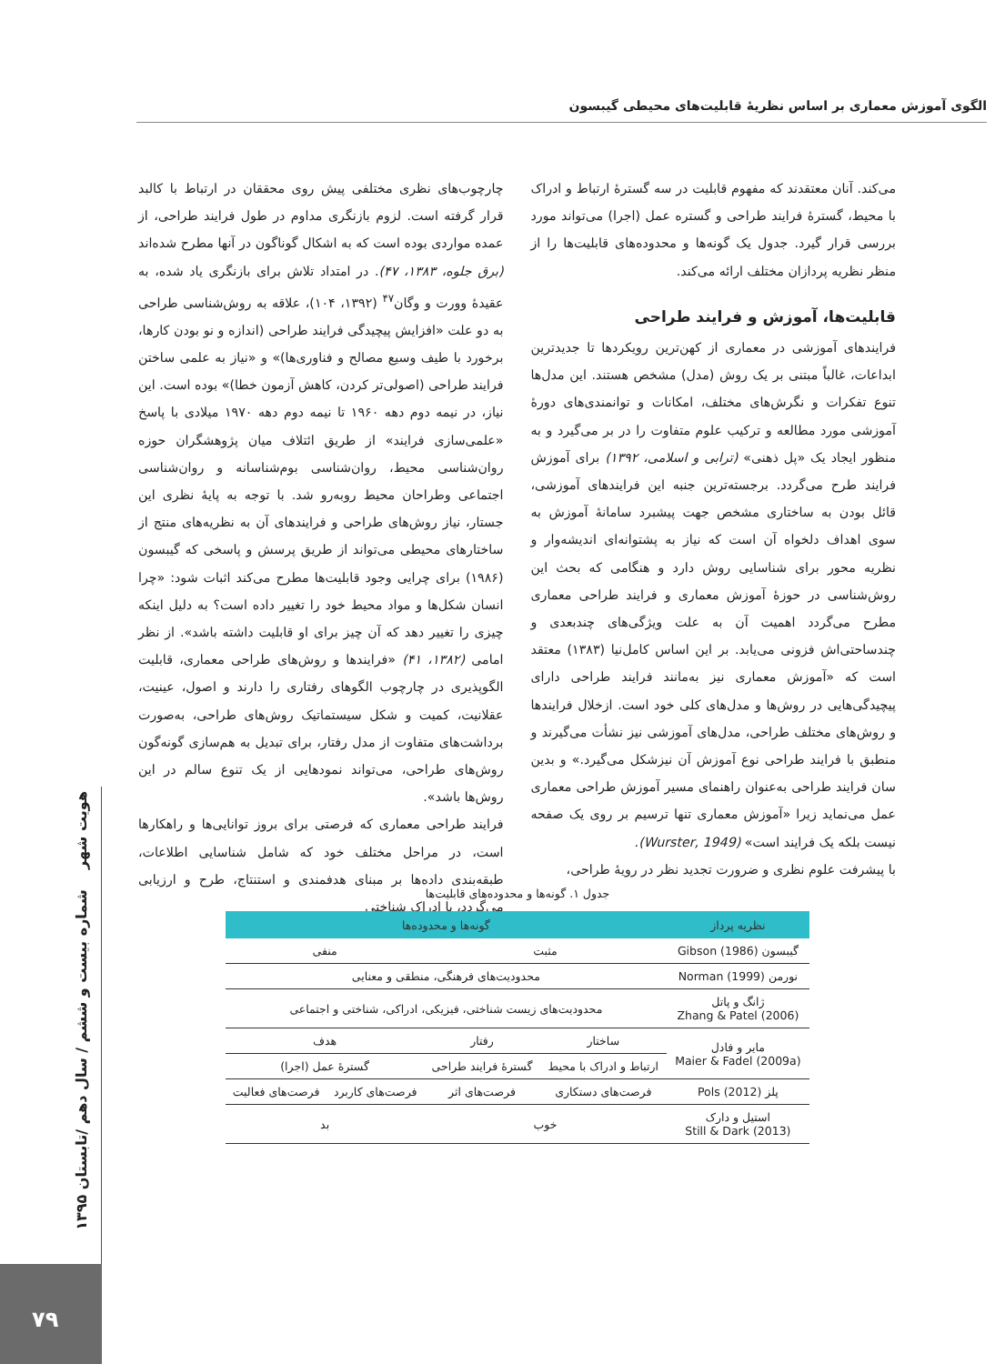الگوی آموزش معماری بر اساس نظریهٔ قابلیت‌های محیطی گیبسون
می‌کند. آنان معتقدند که مفهوم قابلیت در سه گسترهٔ ارتباط و ادراک با محیط، گسترهٔ فرایند طراحی و گستره عمل (اجرا) می‌تواند مورد بررسی قرار گیرد. جدول یک گونه‌ها و محدوده‌های قابلیت‌ها را از منظر نظریه پردازان مختلف ارائه می‌کند.
قابلیت‌ها، آموزش و فرایند طراحی
فرایندهای آموزشی در معماری از کهن‌ترین رویکردها تا جدیدترین ابداعات، غالباً مبتنی بر یک روش (مدل) مشخص هستند. این مدل‌ها تنوع تفکرات و نگرش‌های مختلف، امکانات و توانمندی‌های دورهٔ آموزشی مورد مطالعه و ترکیب علوم متفاوت را در بر می‌گیرد و به منظور ایجاد یک «پل ذهنی» (ترابی و اسلامی، ۱۳۹۲) برای آموزش فرایند طرح می‌گردد. برجسته‌ترین جنبه این فرایندهای آموزشی، قائل بودن به ساختاری مشخص جهت پیشبرد سامانهٔ آموزش به سوی اهداف دلخواه آن است که نیاز به پشتوانه‌ای اندیشه‌وار و نظریه محور برای شناسایی روش دارد و هنگامی که بحث این روش‌شناسی در حوزهٔ آموزش معماری و فرایند طراحی معماری مطرح می‌گردد اهمیت آن به علت ویژگی‌های چندبعدی و چندساحتی‌اش فزونی می‌یابد. بر این اساس کامل‌نیا (۱۳۸۳) معتقد است که «آموزش معماری نیز به‌مانند فرایند طراحی دارای پیچیدگی‌هایی در روش‌ها و مدل‌های کلی خود است. ازخلال فرایندها و روش‌های مختلف طراحی، مدل‌های آموزشی نیز نشأت می‌گیرند و منطبق با فرایند طراحی نوع آموزش آن نیزشکل می‌گیرد.» و بدین سان فرایند طراحی به‌عنوان راهنمای مسیر آموزش طراحی معماری عمل می‌نماید زیرا «آموزش معماری تنها ترسیم بر روی یک صفحه نیست بلکه یک فرایند است» (Wurster, 1949).
با پیشرفت علوم نظری و ضرورت تجدید نظر در رویهٔ طراحی،
چارچوب‌های نظری مختلفی پیش روی محققان در ارتباط با کالبد قرار گرفته است. لزوم بازنگری مداوم در طول فرایند طراحی، از عمده مواردی بوده است که به اشکال گوناگون در آنها مطرح شده‌اند (برق جلوه، ۱۳۸۳، ۴۷). در امتداد تلاش برای بازنگری یاد شده، به عقیدهٔ وورت و وگان<sup>۴۷</sup> (۱۳۹۲، ۱۰۴)، علاقه به روش‌شناسی طراحی به دو علت «افزایش پیچیدگی فرایند طراحی (اندازه و نو بودن کارها، برخورد با طیف وسیع مصالح و فناوری‌ها)» و «نیاز به علمی ساختن فرایند طراحی (اصولی‌تر کردن، کاهش آزمون خطا)» بوده است. این نیاز، در نیمه دوم دهه ۱۹۶۰ تا نیمه دوم دهه ۱۹۷۰ میلادی با پاسخ «علمی‌سازی فرایند» از طریق ائتلاف میان پژوهشگران حوزه روان‌شناسی محیط، روان‌شناسی بوم‌شناسانه و روان‌شناسی اجتماعی وطراحان محیط روبه‌رو شد. با توجه به پایهٔ نظری این جستار، نیاز روش‌های طراحی و فرایندهای آن به نظریه‌های منتج از ساختارهای محیطی می‌تواند از طریق پرسش و پاسخی که گیبسون (۱۹۸۶) برای چرایی وجود قابلیت‌ها مطرح می‌کند اثبات شود: «چرا انسان شکل‌ها و مواد محیط خود را تغییر داده است؟ به دلیل اینکه چیزی را تغییر دهد که آن چیز برای او قابلیت داشته باشد». از نظر امامی (۱۳۸۲، ۴۱) «فرایندها و روش‌های طراحی معماری، قابلیت الگوپذیری در چارچوب الگوهای رفتاری را دارند و اصول، عینیت، عقلانیت، کمیت و شکل سیستماتیک روش‌های طراحی، به‌صورت برداشت‌های متفاوت از مدل رفتار، برای تبدیل به هم‌سازی گونه‌گون روش‌های طراحی، می‌تواند نمودهایی از یک تنوع سالم در این روش‌ها باشد».
فرایند طراحی معماری که فرصتی برای بروز توانایی‌ها و راهکارها است، در مراحل مختلف خود که شامل شناسایی اطلاعات، طبقه‌بندی داده‌ها بر مبنای هدفمندی و استنتاج، طرح و ارزیابی می‌گردد، با ادراک شناختی
جدول ۱. گونه‌ها و محدوده‌های قابلیت‌ها
| نظریه پرداز | گونه‌ها و محدوده‌ها | | | |
| --- | --- | --- | --- | --- |
| گیبسون (Gibson (1986 | مثبت | | منفی | |
| نورمن (Norman (1999 | محدودیت‌های فرهنگی، منطقی و معنایی | | | |
| ژانگ و پاتل Zhang & Patel (2006) | محدودیت‌های زیست شناختی، فیزیکی، ادراکی، شناختی و اجتماعی | | | |
| مایر و فادل Maier & Fadel (2009a) | ساختار | رفتار | هدف | |
| | ارتباط و ادراک با محیط | گسترهٔ فرایند طراحی | گسترهٔ عمل (اجرا) | |
| پلز (Pols (2012 | فرصت‌های دستکاری | فرصت‌های اثر | فرصت‌های کاربرد | فرصت‌های فعالیت |
| استیل و دارک Still & Dark (2013) | خوب | | بد | |
هویت شهر شماره بیست و ششم / سال دهم /تابستان ۱۳۹۵
۷۹